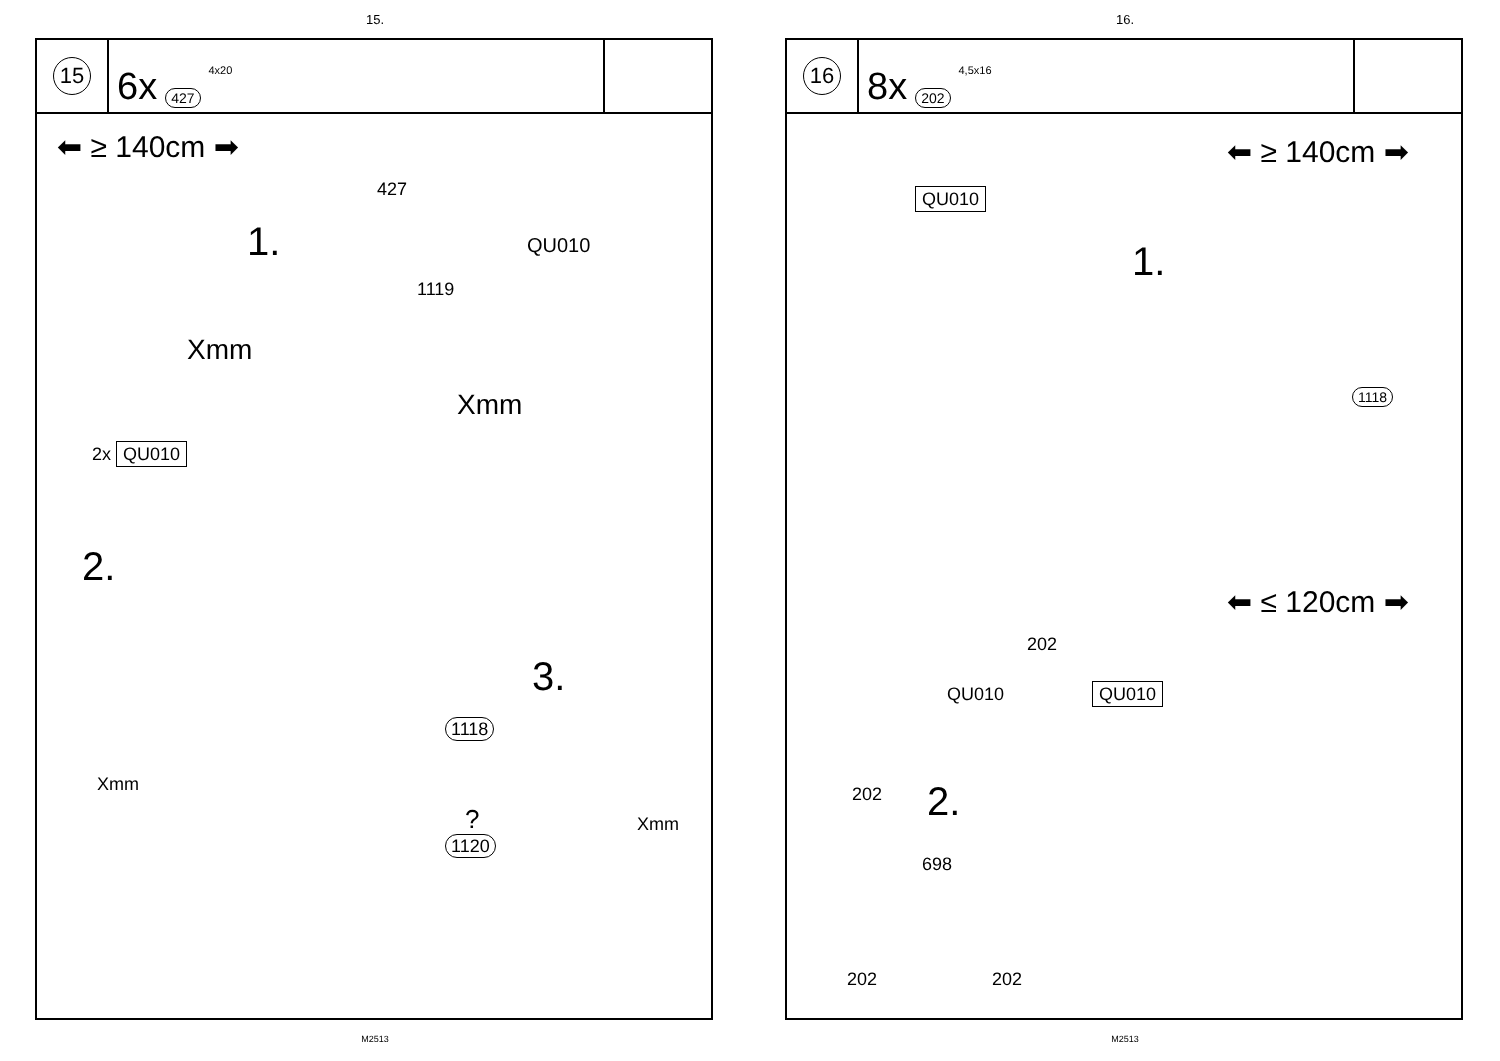15.
15
6x 427 4x20
⬅ ≥ 140cm ➡
427
1.
1119
QU010
Xmm
Xmm
2x QU010
2.
Xmm
1118
?
1120
3.
Xmm
M2513
16.
16
8x 202 4,5x16
⬅ ≥ 140cm ➡
QU010
1.
1118
⬅ ≤ 120cm ➡
202
QU010 QU010
202 2.
698
202 202
M2513